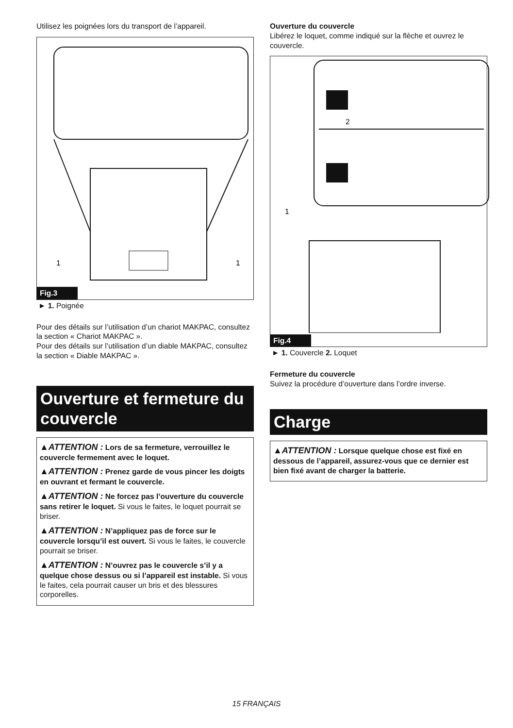Utilisez les poignées lors du transport de l’appareil.
1
1
Fig.3
► 1. Poignée
Pour des détails sur l’utilisation d’un chariot MAKPAC, consultez la section « Chariot MAKPAC ».
Pour des détails sur l’utilisation d’un diable MAKPAC, consultez la section « Diable MAKPAC ».
Ouverture et fermeture du couvercle
▲ATTENTION : Lors de sa fermeture, verrouillez le couvercle fermement avec le loquet.
▲ATTENTION : Prenez garde de vous pincer les doigts en ouvrant et fermant le couvercle.
▲ATTENTION : Ne forcez pas l’ouverture du couvercle sans retirer le loquet. Si vous le faites, le loquet pourrait se briser.
▲ATTENTION : N’appliquez pas de force sur le couvercle lorsqu’il est ouvert. Si vous le faites, le couvercle pourrait se briser.
▲ATTENTION : N’ouvrez pas le couvercle s’il y a quelque chose dessus ou si l’appareil est instable. Si vous le faites, cela pourrait causer un bris et des blessures corporelles.
Ouverture du couvercle
Libérez le loquet, comme indiqué sur la flèche et ouvrez le couvercle.
2
1
Fig.4
► 1. Couvercle 2. Loquet
Fermeture du couvercle
Suivez la procédure d’ouverture dans l’ordre inverse.
Charge
▲ATTENTION : Lorsque quelque chose est fixé en dessous de l’appareil, assurez-vous que ce dernier est bien fixé avant de charger la batterie.
15 FRANÇAIS